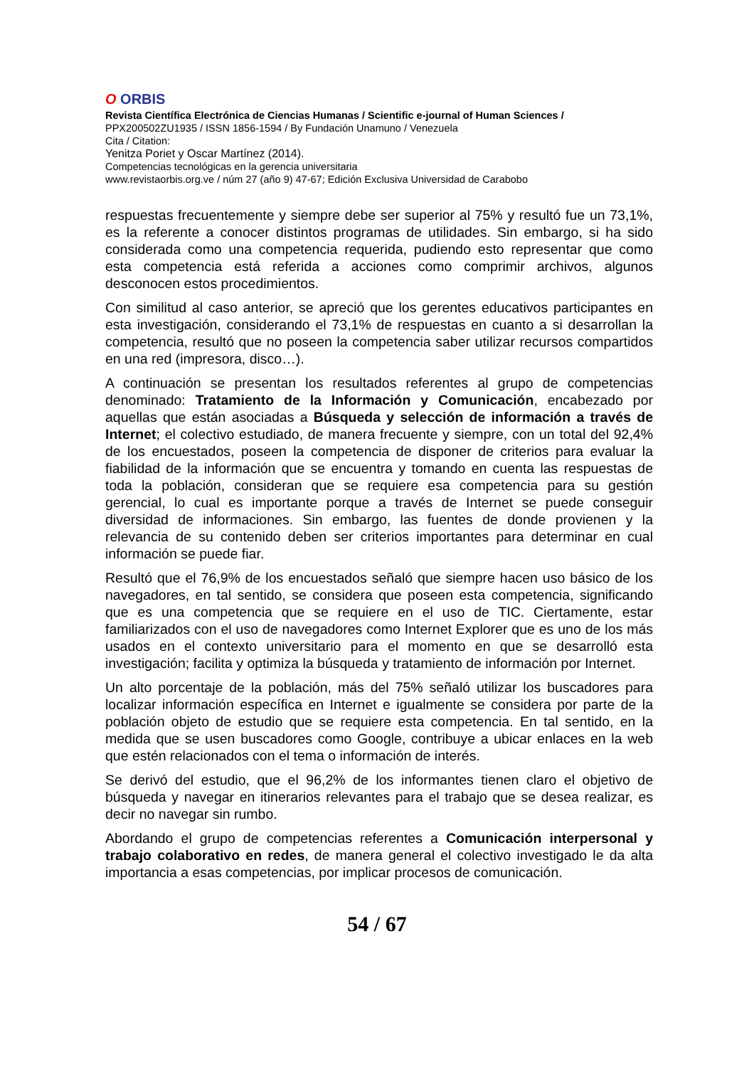O ORBIS
Revista Científica Electrónica de Ciencias Humanas / Scientific e-journal of Human Sciences /
PPX200502ZU1935 / ISSN 1856-1594 / By Fundación Unamuno / Venezuela
Cita / Citation:
Yenitza Poriet y Oscar Martínez (2014).
Competencias tecnológicas en la gerencia universitaria
www.revistaorbis.org.ve / núm 27 (año 9) 47-67; Edición Exclusiva Universidad de Carabobo
respuestas frecuentemente y siempre debe ser superior al 75% y resultó fue un 73,1%, es la referente a conocer distintos programas de utilidades. Sin embargo, si ha sido considerada como una competencia requerida, pudiendo esto representar que como esta competencia está referida a acciones como comprimir archivos, algunos desconocen estos procedimientos.
Con similitud al caso anterior, se apreció que los gerentes educativos participantes en esta investigación, considerando el 73,1% de respuestas en cuanto a si desarrollan la competencia, resultó que no poseen la competencia saber utilizar recursos compartidos en una red (impresora, disco…).
A continuación se presentan los resultados referentes al grupo de competencias denominado: Tratamiento de la Información y Comunicación, encabezado por aquellas que están asociadas a Búsqueda y selección de información a través de Internet; el colectivo estudiado, de manera frecuente y siempre, con un total del 92,4% de los encuestados, poseen la competencia de disponer de criterios para evaluar la fiabilidad de la información que se encuentra y tomando en cuenta las respuestas de toda la población, consideran que se requiere esa competencia para su gestión gerencial, lo cual es importante porque a través de Internet se puede conseguir diversidad de informaciones. Sin embargo, las fuentes de donde provienen y la relevancia de su contenido deben ser criterios importantes para determinar en cual información se puede fiar.
Resultó que el 76,9% de los encuestados señaló que siempre hacen uso básico de los navegadores, en tal sentido, se considera que poseen esta competencia, significando que es una competencia que se requiere en el uso de TIC. Ciertamente, estar familiarizados con el uso de navegadores como Internet Explorer que es uno de los más usados en el contexto universitario para el momento en que se desarrolló esta investigación; facilita y optimiza la búsqueda y tratamiento de información por Internet.
Un alto porcentaje de la población, más del 75% señaló utilizar los buscadores para localizar información específica en Internet e igualmente se considera por parte de la población objeto de estudio que se requiere esta competencia. En tal sentido, en la medida que se usen buscadores como Google, contribuye a ubicar enlaces en la web que estén relacionados con el tema o información de interés.
Se derivó del estudio, que el 96,2% de los informantes tienen claro el objetivo de búsqueda y navegar en itinerarios relevantes para el trabajo que se desea realizar, es decir no navegar sin rumbo.
Abordando el grupo de competencias referentes a Comunicación interpersonal y trabajo colaborativo en redes, de manera general el colectivo investigado le da alta importancia a esas competencias, por implicar procesos de comunicación.
54 / 67